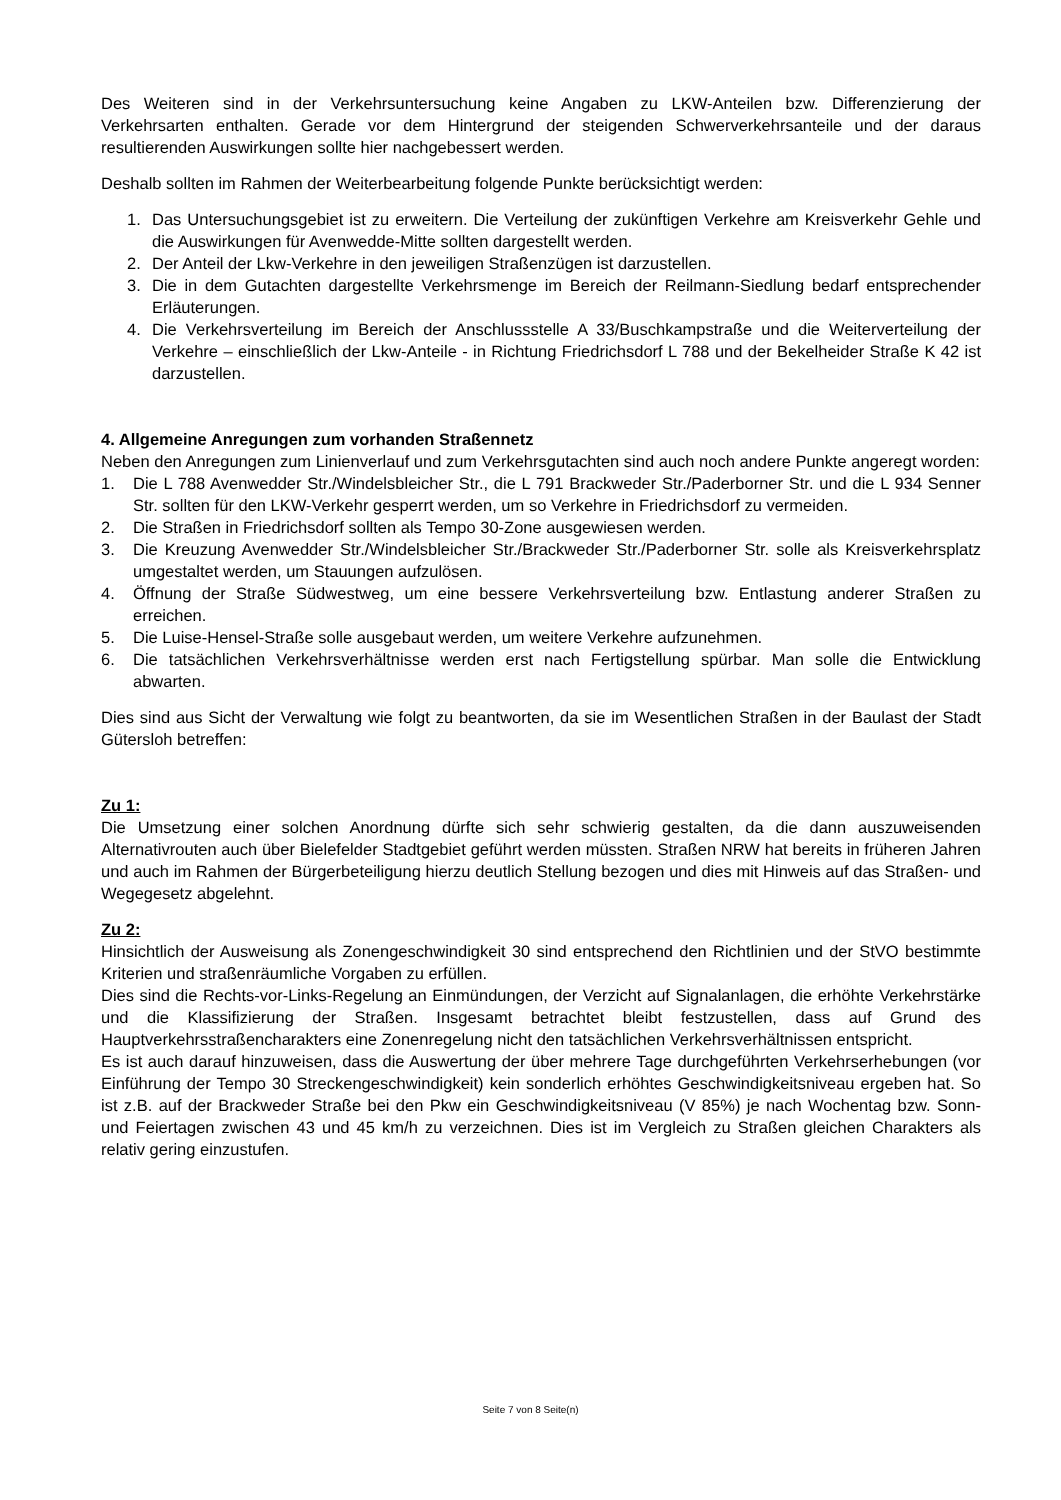Des Weiteren sind in der Verkehrsuntersuchung keine Angaben zu LKW-Anteilen bzw. Differenzierung der Verkehrsarten enthalten. Gerade vor dem Hintergrund der steigenden Schwerverkehrsanteile und der daraus resultierenden Auswirkungen sollte hier nachgebessert werden.
Deshalb sollten im Rahmen der Weiterbearbeitung folgende Punkte berücksichtigt werden:
1. Das Untersuchungsgebiet ist zu erweitern. Die Verteilung der zukünftigen Verkehre am Kreisverkehr Gehle und die Auswirkungen für Avenwedde-Mitte sollten dargestellt werden.
2. Der Anteil der Lkw-Verkehre in den jeweiligen Straßenzügen ist darzustellen.
3. Die in dem Gutachten dargestellte Verkehrsmenge im Bereich der Reilmann-Siedlung bedarf entsprechender Erläuterungen.
4. Die Verkehrsverteilung im Bereich der Anschlussstelle A 33/Buschkampstraße und die Weiterverteilung der Verkehre – einschließlich der Lkw-Anteile - in Richtung Friedrichsdorf L 788 und der Bekelheider Straße K 42 ist darzustellen.
4. Allgemeine Anregungen zum vorhanden Straßennetz
Neben den Anregungen zum Linienverlauf und zum Verkehrsgutachten sind auch noch andere Punkte angeregt worden:
1. Die L 788 Avenwedder Str./Windelsbleicher Str., die L 791 Brackweder Str./Paderborner Str. und die L 934 Senner Str. sollten für den LKW-Verkehr gesperrt werden, um so Verkehre in Friedrichsdorf zu vermeiden.
2. Die Straßen in Friedrichsdorf sollten als Tempo 30-Zone ausgewiesen werden.
3. Die Kreuzung Avenwedder Str./Windelsbleicher Str./Brackweder Str./Paderborner Str. solle als Kreisverkehrsplatz umgestaltet werden, um Stauungen aufzulösen.
4. Öffnung der Straße Südwestweg, um eine bessere Verkehrsverteilung bzw. Entlastung anderer Straßen zu erreichen.
5. Die Luise-Hensel-Straße solle ausgebaut werden, um weitere Verkehre aufzunehmen.
6. Die tatsächlichen Verkehrsverhältnisse werden erst nach Fertigstellung spürbar. Man solle die Entwicklung abwarten.
Dies sind aus Sicht der Verwaltung wie folgt zu beantworten, da sie im Wesentlichen Straßen in der Baulast der Stadt Gütersloh betreffen:
Zu 1:
Die Umsetzung einer solchen Anordnung dürfte sich sehr schwierig gestalten, da die dann auszuweisenden Alternativrouten auch über Bielefelder Stadtgebiet geführt werden müssten. Straßen NRW hat bereits in früheren Jahren und auch im Rahmen der Bürgerbeteiligung hierzu deutlich Stellung bezogen und dies mit Hinweis auf das Straßen- und Wegegesetz abgelehnt.
Zu 2:
Hinsichtlich der Ausweisung als Zonengeschwindigkeit 30 sind entsprechend den Richtlinien und der StVO bestimmte Kriterien und straßenräumliche Vorgaben zu erfüllen.
Dies sind die Rechts-vor-Links-Regelung an Einmündungen, der Verzicht auf Signalanlagen, die erhöhte Verkehrstärke und die Klassifizierung der Straßen. Insgesamt betrachtet bleibt festzustellen, dass auf Grund des Hauptverkehrsstraßencharakters eine Zonenregelung nicht den tatsächlichen Verkehrsverhältnissen entspricht.
Es ist auch darauf hinzuweisen, dass die Auswertung der über mehrere Tage durchgeführten Verkehrserhebungen (vor Einführung der Tempo 30 Streckengeschwindigkeit) kein sonderlich erhöhtes Geschwindigkeitsniveau ergeben hat. So ist z.B. auf der Brackweder Straße bei den Pkw ein Geschwindigkeitsniveau (V 85%) je nach Wochentag bzw. Sonn- und Feiertagen zwischen 43 und 45 km/h zu verzeichnen. Dies ist im Vergleich zu Straßen gleichen Charakters als relativ gering einzustufen.
Seite 7 von 8 Seite(n)